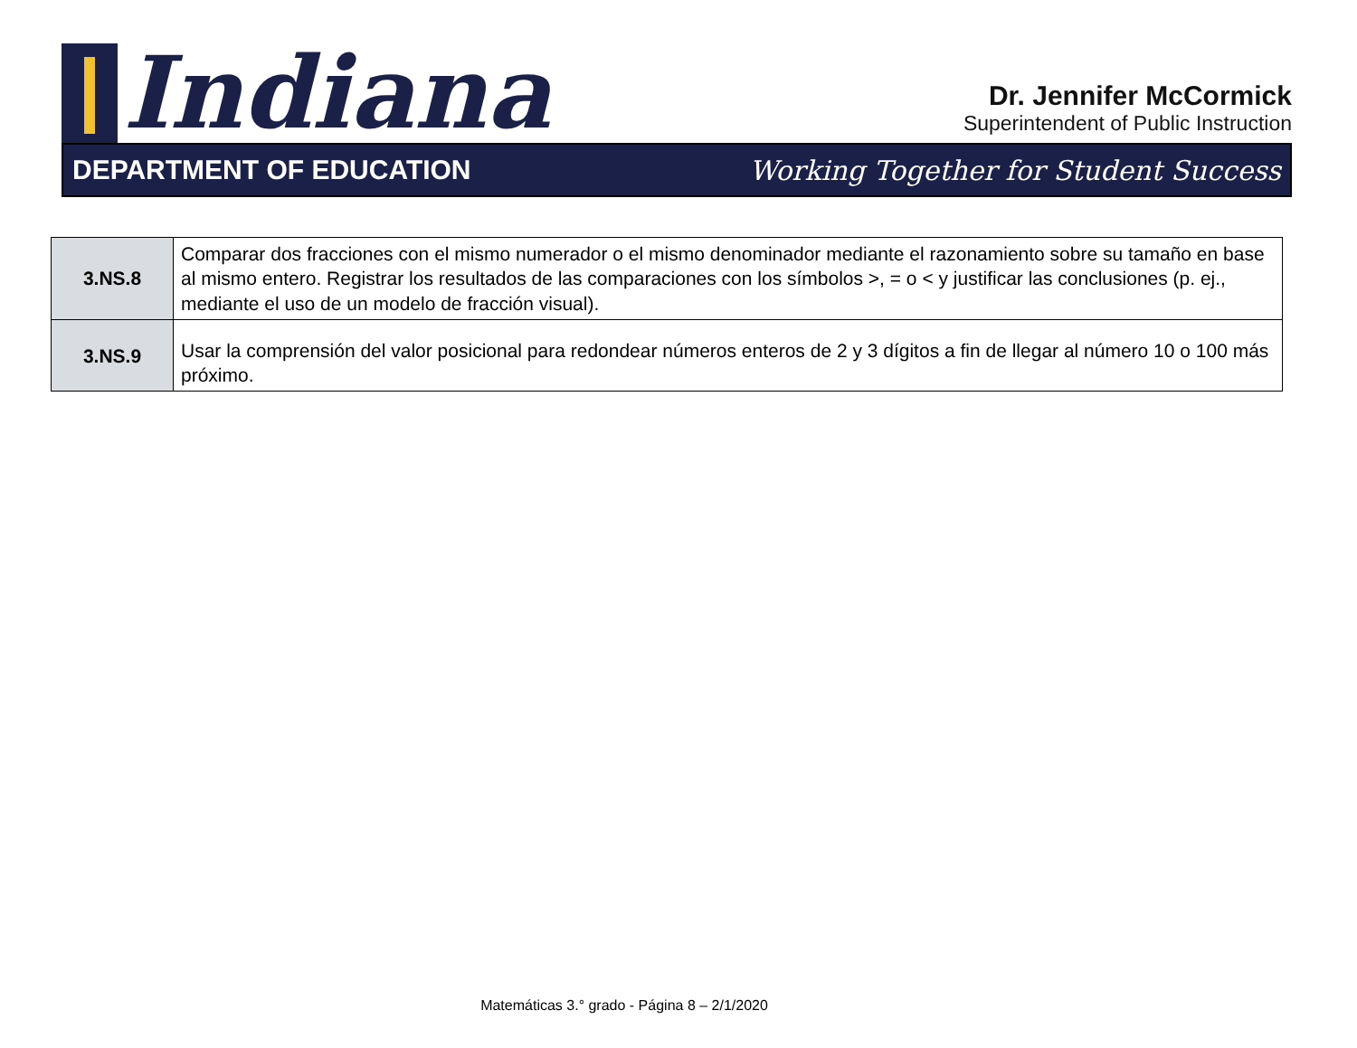Indiana
Dr. Jennifer McCormick
Superintendent of Public Instruction
DEPARTMENT OF EDUCATION Working Together for Student Success
| 3.NS.8 | Comparar dos fracciones con el mismo numerador o el mismo denominador mediante el razonamiento sobre su tamaño en base al mismo entero. Registrar los resultados de las comparaciones con los símbolos >, = o < y justificar las conclusiones (p. ej., mediante el uso de un modelo de fracción visual). |
| 3.NS.9 | Usar la comprensión del valor posicional para redondear números enteros de 2 y 3 dígitos a fin de llegar al número 10 o 100 más próximo. |
Matemáticas 3.° grado - Página 8 – 2/1/2020